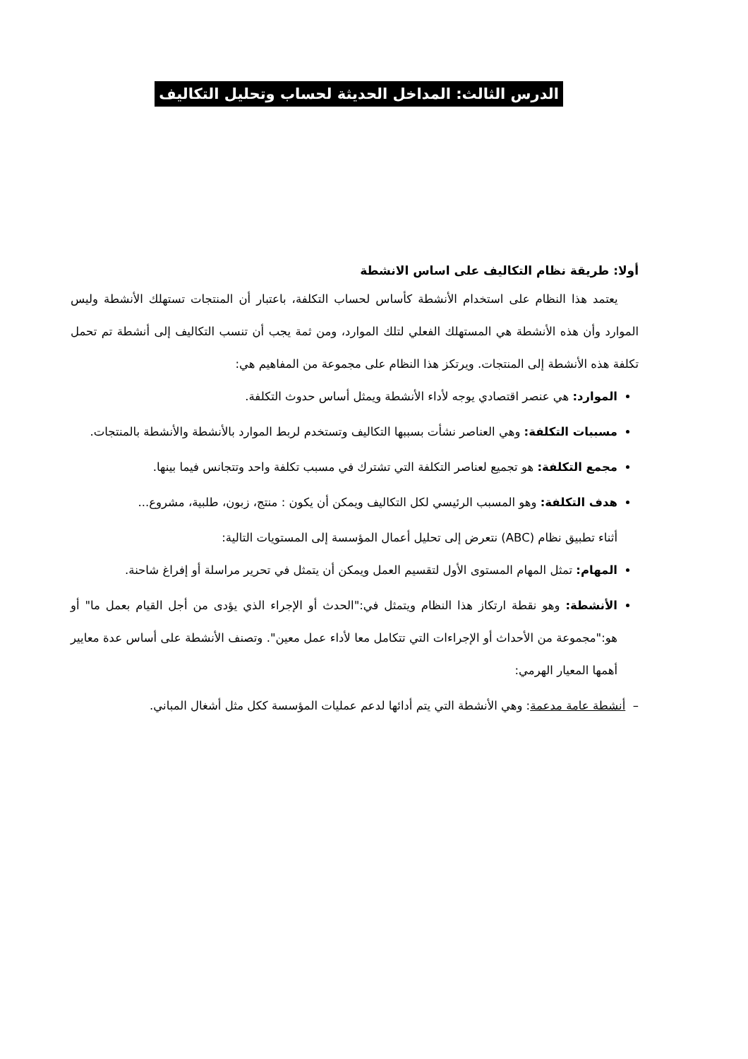الدرس الثالث: المداخل الحديثة لحساب وتحليل التكاليف
أولا: طريقة نظام التكاليف على اساس الانشطة
يعتمد هذا النظام على استخدام الأنشطة كأساس لحساب التكلفة، باعتبار أن المنتجات تستهلك الأنشطة وليس الموارد وأن هذه الأنشطة هي المستهلك الفعلي لتلك الموارد، ومن ثمة يجب أن تنسب التكاليف إلى أنشطة تم تحمل تكلفة هذه الأنشطة إلى المنتجات. ويرتكز هذا النظام على مجموعة من المفاهيم هي:
الموارد: هي عنصر اقتصادي يوجه لأداء الأنشطة ويمثل أساس حدوث التكلفة.
مسببات التكلفة: وهي العناصر نشأت بسببها التكاليف وتستخدم لربط الموارد بالأنشطة والأنشطة بالمنتجات.
مجمع التكلفة: هو تجميع لعناصر التكلفة التي تشترك في مسبب تكلفة واحد وتتجانس فيما بينها.
هدف التكلفة: وهو المسبب الرئيسي لكل التكاليف ويمكن أن يكون : منتج، زبون، طلبية، مشروع...
أثناء تطبيق نظام (ABC) نتعرض إلى تحليل أعمال المؤسسة إلى المستويات التالية:
المهام: تمثل المهام المستوى الأول لتقسيم العمل ويمكن أن يتمثل في تحرير مراسلة أو إفراغ شاحنة.
الأنشطة: وهو نقطة ارتكاز هذا النظام ويتمثل في:"الحدث أو الإجراء الذي يؤدى من أجل القيام بعمل ما" أو هو:"مجموعة من الأحداث أو الإجراءات التي تتكامل معا لأداء عمل معين". وتصنف الأنشطة على أساس عدة معايير أهمها المعيار الهرمي:
– أنشطة عامة مدعمة: وهي الأنشطة التي يتم أدائها لدعم عمليات المؤسسة ككل مثل أشغال المباني.